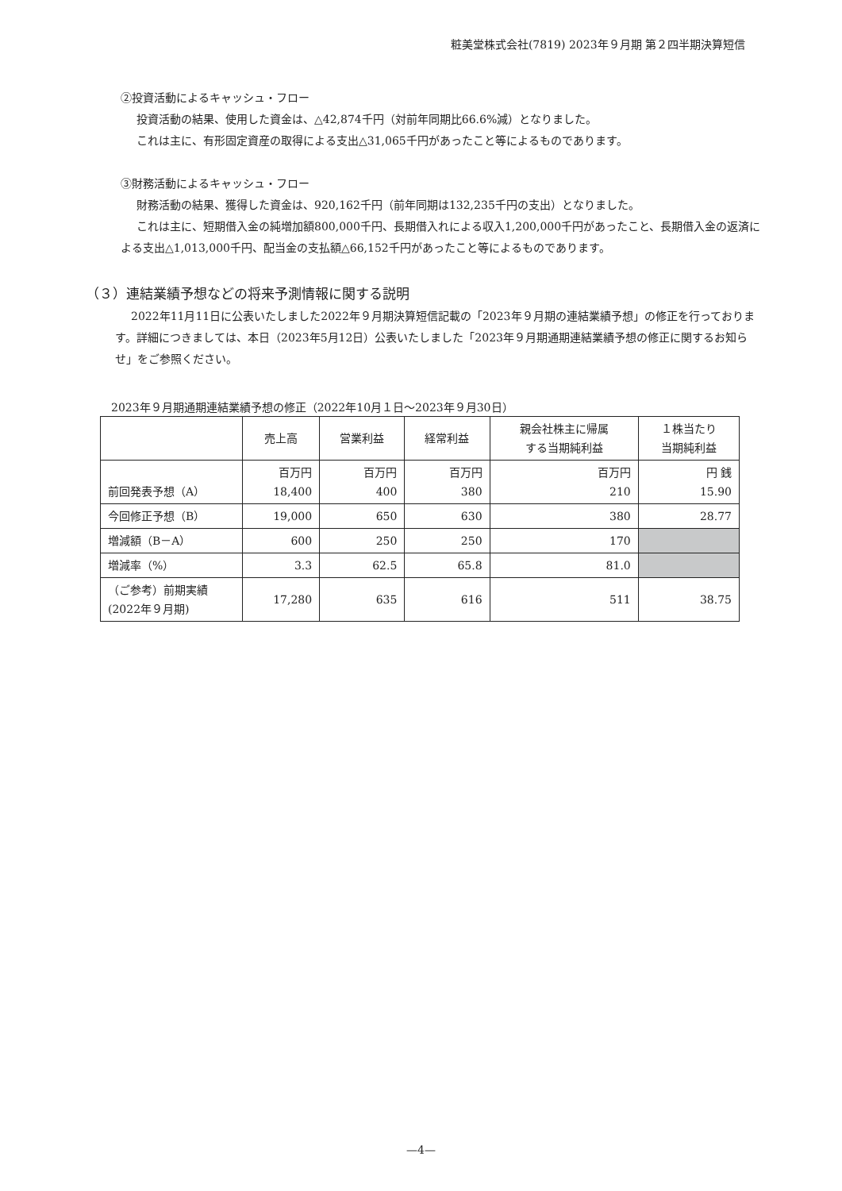粧美堂株式会社(7819) 2023年９月期 第２四半期決算短信
②投資活動によるキャッシュ・フロー
投資活動の結果、使用した資金は、△42,874千円（対前年同期比66.6%減）となりました。
これは主に、有形固定資産の取得による支出△31,065千円があったこと等によるものであります。
③財務活動によるキャッシュ・フロー
財務活動の結果、獲得した資金は、920,162千円（前年同期は132,235千円の支出）となりました。
これは主に、短期借入金の純増加額800,000千円、長期借入れによる収入1,200,000千円があったこと、長期借入金の返済による支出△1,013,000千円、配当金の支払額△66,152千円があったこと等によるものであります。
（３）連結業績予想などの将来予測情報に関する説明
2022年11月11日に公表いたしました2022年９月期決算短信記載の「2023年９月期の連結業績予想」の修正を行っております。詳細につきましては、本日（2023年5月12日）公表いたしました「2023年９月期通期連結業績予想の修正に関するお知らせ」をご参照ください。
2023年９月期通期連結業績予想の修正（2022年10月１日～2023年９月30日）
| | 売上高 | 営業利益 | 経常利益 | 親会社株主に帰属 する当期純利益 | １株当たり 当期純利益 |
| --- | --- | --- | --- | --- | --- |
| 前回発表予想（A） | 百万円 18,400 | 百万円 400 | 百万円 380 | 百万円 210 | 円 銭 15.90 |
| 今回修正予想（B） | 19,000 | 650 | 630 | 380 | 28.77 |
| 増減額（B－A） | 600 | 250 | 250 | 170 | |
| 増減率（%） | 3.3 | 62.5 | 65.8 | 81.0 | |
| （ご参考）前期実績 (2022年９月期) | 17,280 | 635 | 616 | 511 | 38.75 |
—4—